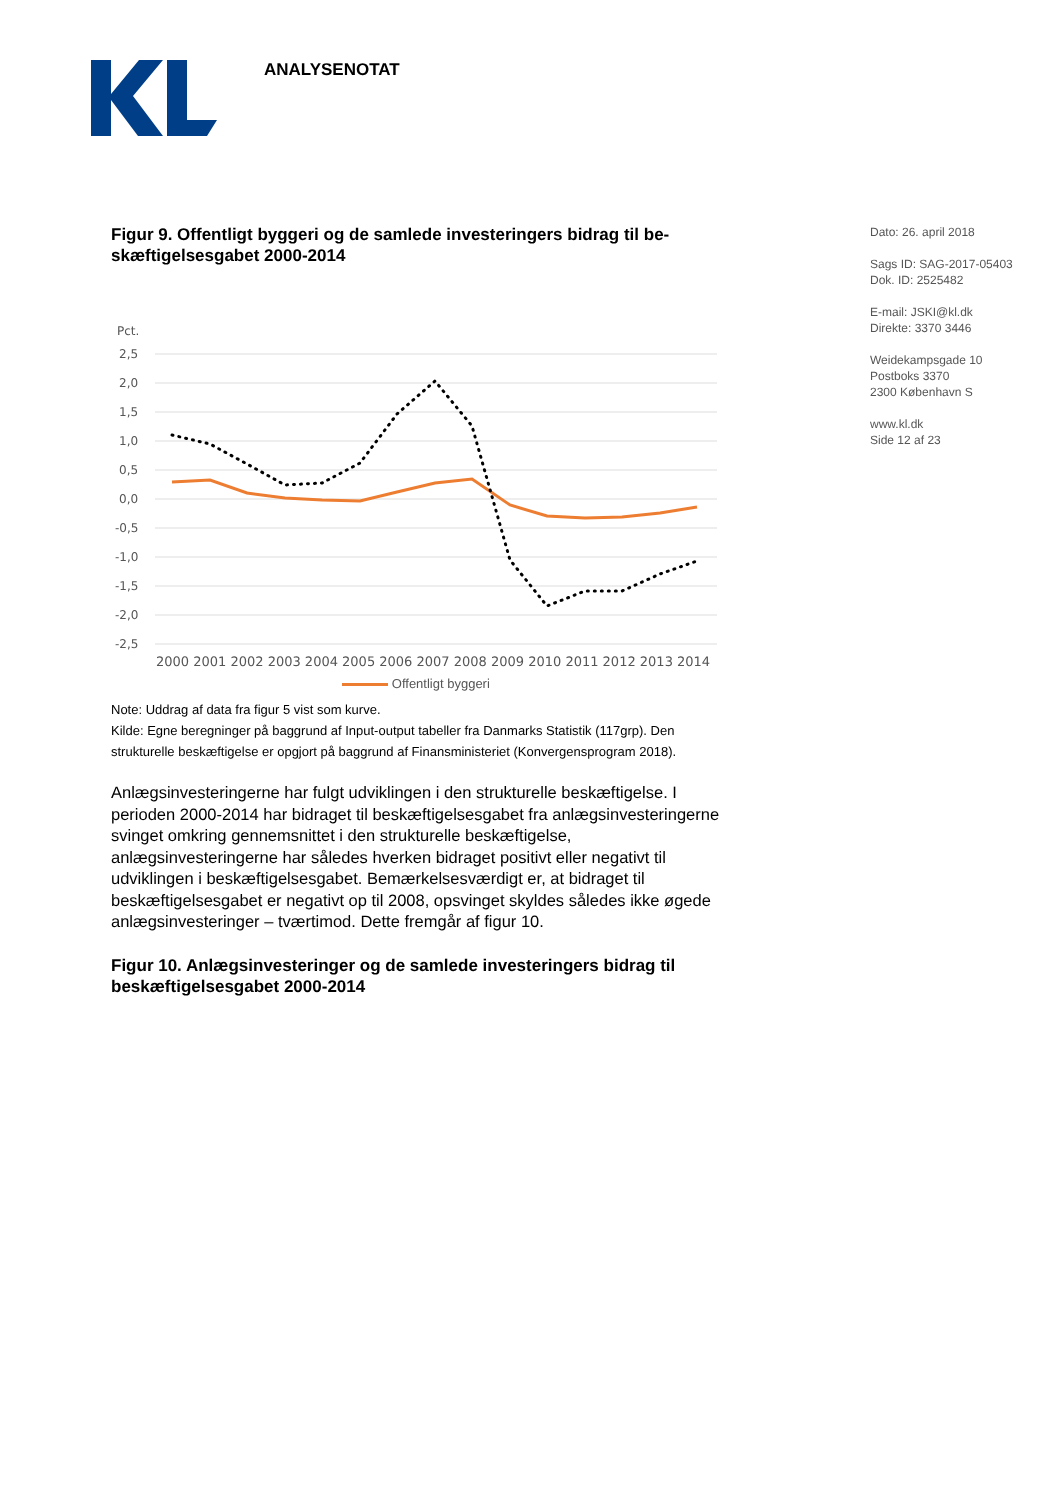ANALYSENOTAT
Dato: 26. april 2018
Sags ID: SAG-2017-05403
Dok. ID: 2525482
E-mail: JSKI@kl.dk
Direkte: 3370 3446
Weidekampsgade 10
Postboks 3370
2300 København S
www.kl.dk
Side 12 af 23
Figur 9. Offentligt byggeri og de samlede investeringers bidrag til be­skæftigelsesgabet 2000-2014
Pct.
2,5
2,0
1,5
1,0
0,5
0,0
-0,5
-1,0
-1,5
-2,0
-2,5
2000 2001 2002 2003 2004 2005 2006 2007 2008 2009 2010 2011 2012 2013 2014
Offentligt byggeri
Note: Uddrag af data fra figur 5 vist som kurve.
Kilde: Egne beregninger på baggrund af Input-output tabeller fra Danmarks Statistik (117grp). Den strukturelle beskæftigelse er opgjort på baggrund af Finansministeriet (Konvergensprogram 2018).
Anlægsinvesteringerne har fulgt udviklingen i den strukturelle beskæftigelse. I perioden 2000-2014 har bidraget til beskæftigelsesgabet fra anlægsinve­steringerne svinget omkring gennemsnittet i den strukturelle beskæftigelse, anlægsinvesteringerne har således hverken bidraget positivt eller negativt til udviklingen i beskæftigelsesgabet. Bemærkelsesværdigt er, at bidraget til beskæftigelsesgabet er negativt op til 2008, opsvinget skyldes således ikke øgede anlægsinvesteringer – tværtimod. Dette fremgår af figur 10.
Figur 10. Anlægsinvesteringer og de samlede investeringers bidrag til beskæftigelsesgabet 2000-2014